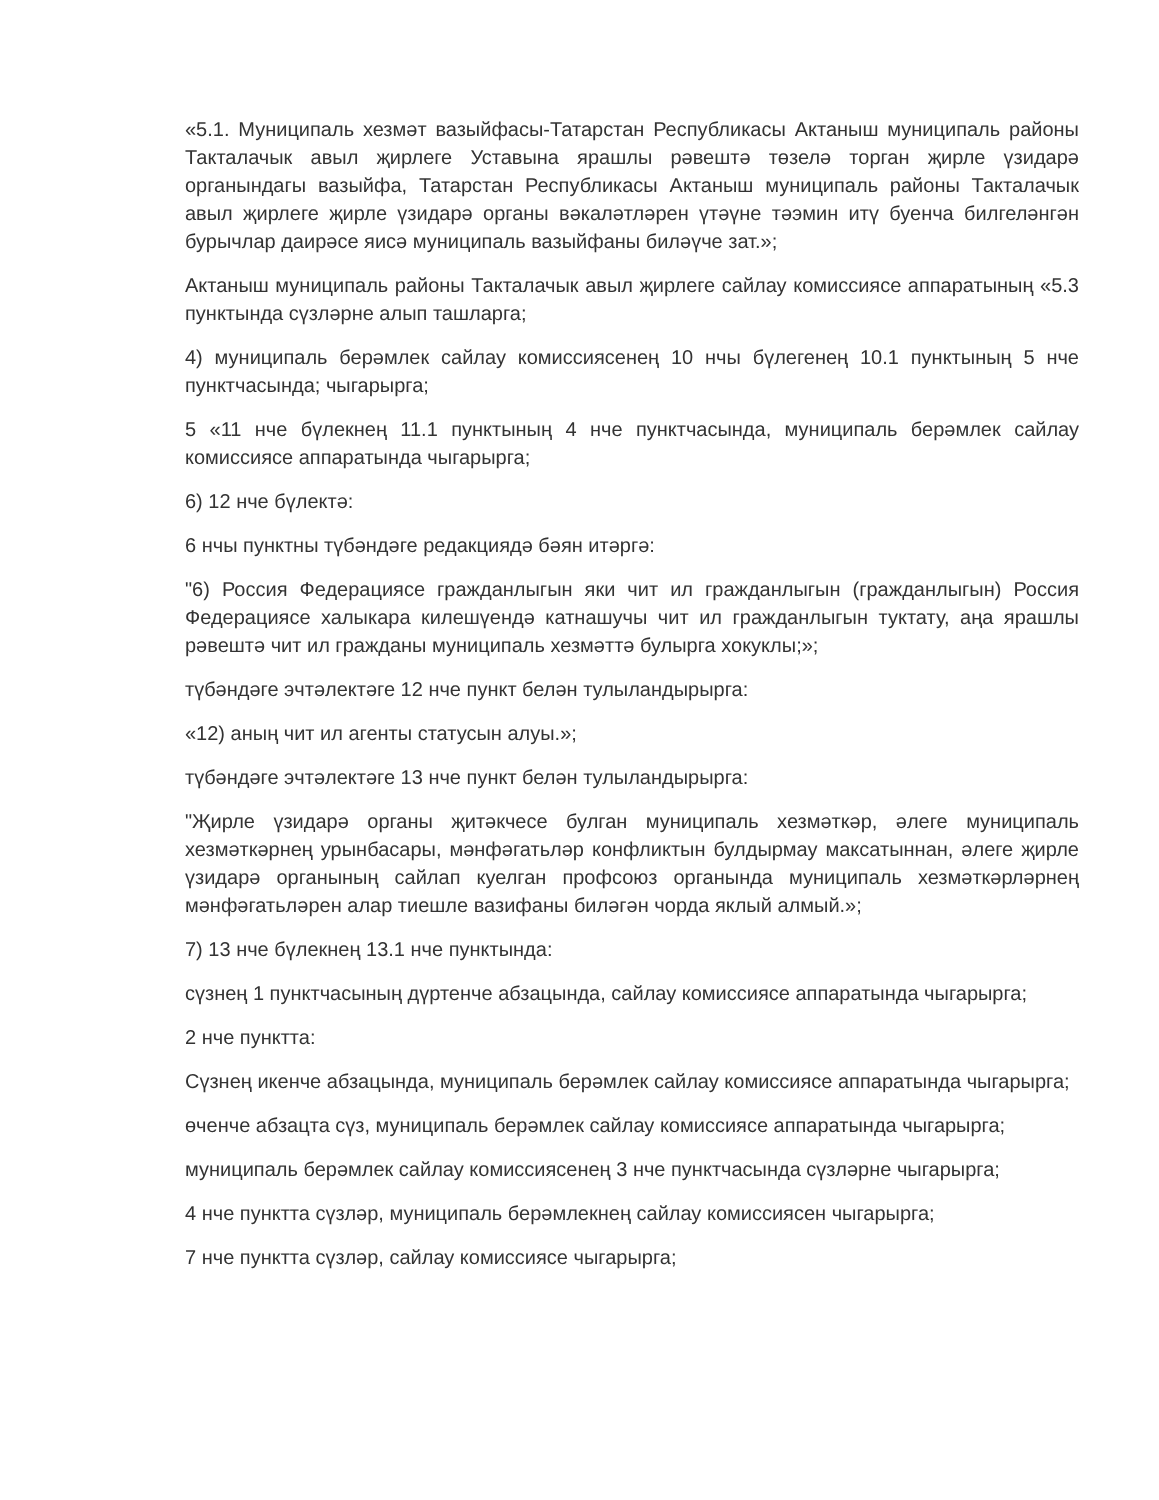«5.1. Муниципаль хезмәт вазыйфасы-Татарстан Республикасы Актаныш муниципаль районы Такталачык авыл җирлеге Уставына ярашлы рәвештә төзелә торган җирле үзидарә органындагы вазыйфа, Татарстан Республикасы Актаныш муниципаль районы Такталачык авыл җирлеге җирле үзидарә органы вәкаләтләрен үтәүне тәэмин итү буенча билгеләнгән бурычлар даирәсе яисә муниципаль вазыйфаны биләүче зат.»;
Актаныш муниципаль районы Такталачык авыл җирлеге сайлау комиссиясе аппаратының «5.3 пунктында сүзләрне алып ташларга;
4) муниципаль берәмлек сайлау комиссиясенең 10 нчы бүлегенең 10.1 пунктының 5 нче пунктчасында; чыгарырга;
5 «11 нче бүлекнең 11.1 пунктының 4 нче пунктчасында, муниципаль берәмлек сайлау комиссиясе аппаратында чыгарырга;
6) 12 нче бүлектә:
6 нчы пунктны түбәндәге редакциядә бәян итәргә:
"6) Россия Федерациясе гражданлыгын яки чит ил гражданлыгын (гражданлыгын) Россия Федерациясе халыкара килешүендә катнашучы чит ил гражданлыгын туктату, аңа ярашлы рәвештә чит ил гражданы муниципаль хезмәттә булырга хокуклы;»;
түбәндәге эчтәлектәге 12 нче пункт белән тулыландырырга:
«12) аның чит ил агенты статусын алуы.»;
түбәндәге эчтәлектәге 13 нче пункт белән тулыландырырга:
"Җирле үзидарә органы җитәкчесе булган муниципаль хезмәткәр, әлеге муниципаль хезмәткәрнең урынбасары, мәнфәгатьләр конфликтын булдырмау максатыннан, әлеге җирле үзидарә органының сайлап куелган профсоюз органында муниципаль хезмәткәрләрнең мәнфәгатьләрен алар тиешле вазифаны биләгән чорда яклый алмый.»;
7) 13 нче бүлекнең 13.1 нче пунктында:
сүзнең 1 пунктчасының дүртенче абзацында, сайлау комиссиясе аппаратында чыгарырга;
2 нче пунктта:
Сүзнең икенче абзацында, муниципаль берәмлек сайлау комиссиясе аппаратында чыгарырга;
өченче абзацта сүз, муниципаль берәмлек сайлау комиссиясе аппаратында чыгарырга;
муниципаль берәмлек сайлау комиссиясенең 3 нче пунктчасында сүзләрне чыгарырга;
4 нче пунктта сүзләр, муниципаль берәмлекнең сайлау комиссиясен чыгарырга;
7 нче пунктта сүзләр, сайлау комиссиясе чыгарырга;